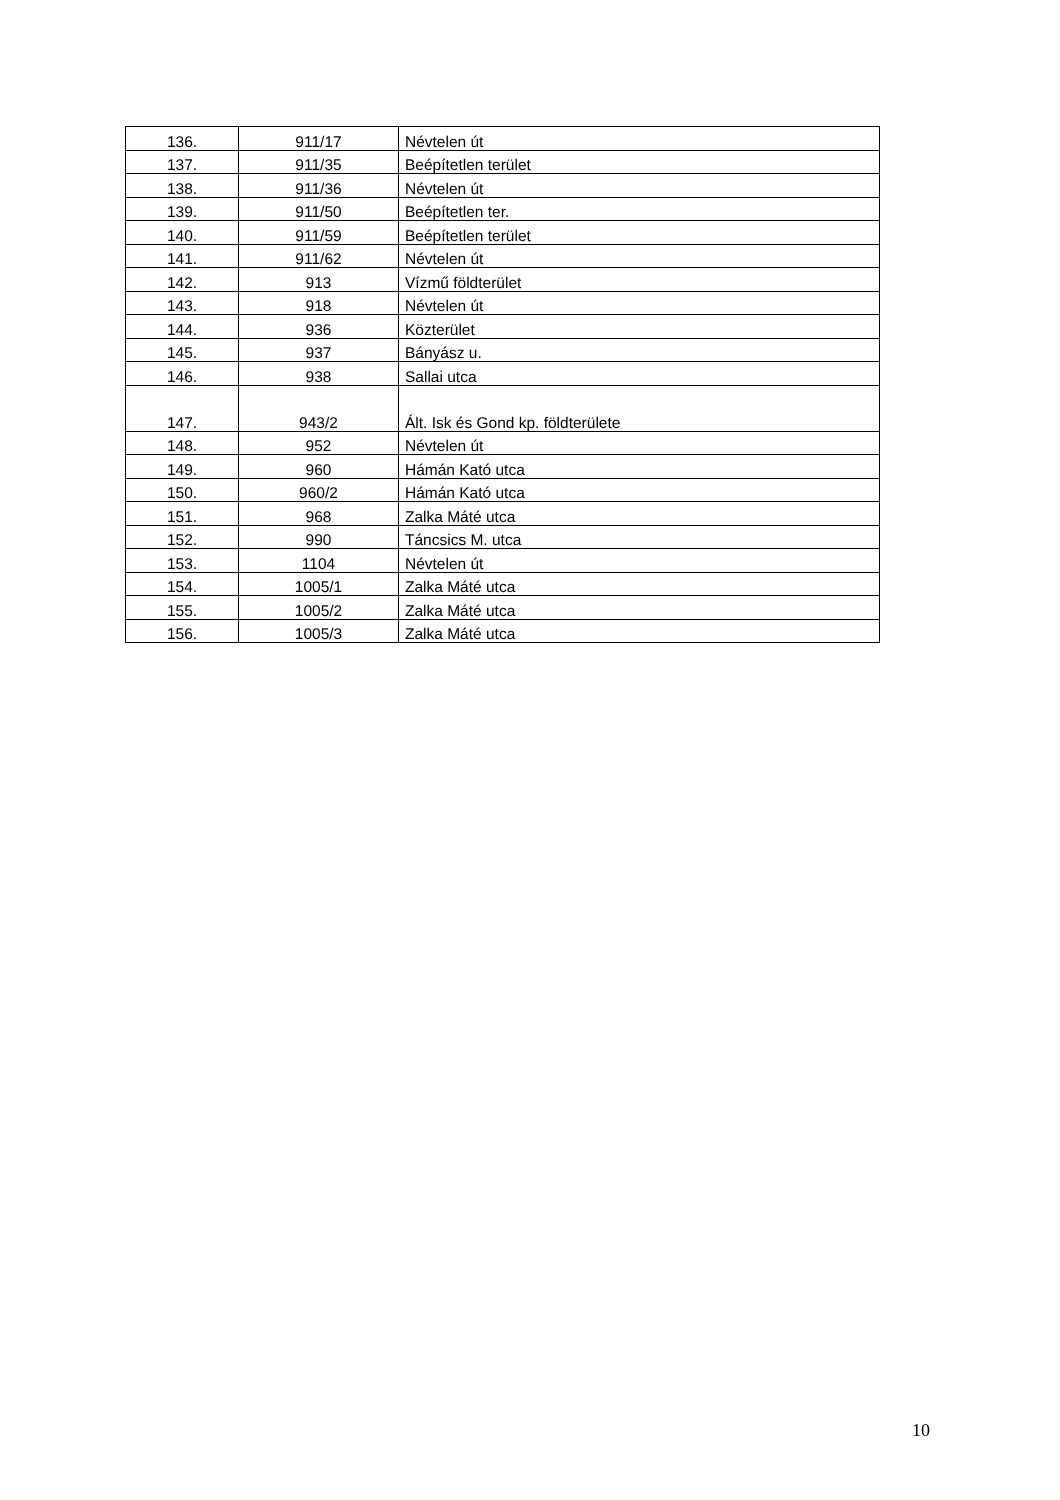| 136. | 911/17 | Névtelen út |
| 137. | 911/35 | Beépítetlen terület |
| 138. | 911/36 | Névtelen út |
| 139. | 911/50 | Beépítetlen ter. |
| 140. | 911/59 | Beépítetlen terület |
| 141. | 911/62 | Névtelen út |
| 142. | 913 | Vízmű földterület |
| 143. | 918 | Névtelen út |
| 144. | 936 | Közterület |
| 145. | 937 | Bányász u. |
| 146. | 938 | Sallai utca |
| 147. | 943/2 | Ált. Isk és Gond kp. földterülete |
| 148. | 952 | Névtelen út |
| 149. | 960 | Hámán Kató utca |
| 150. | 960/2 | Hámán Kató utca |
| 151. | 968 | Zalka Máté utca |
| 152. | 990 | Táncsics M. utca |
| 153. | 1104 | Névtelen út |
| 154. | 1005/1 | Zalka Máté utca |
| 155. | 1005/2 | Zalka Máté utca |
| 156. | 1005/3 | Zalka Máté utca |
10